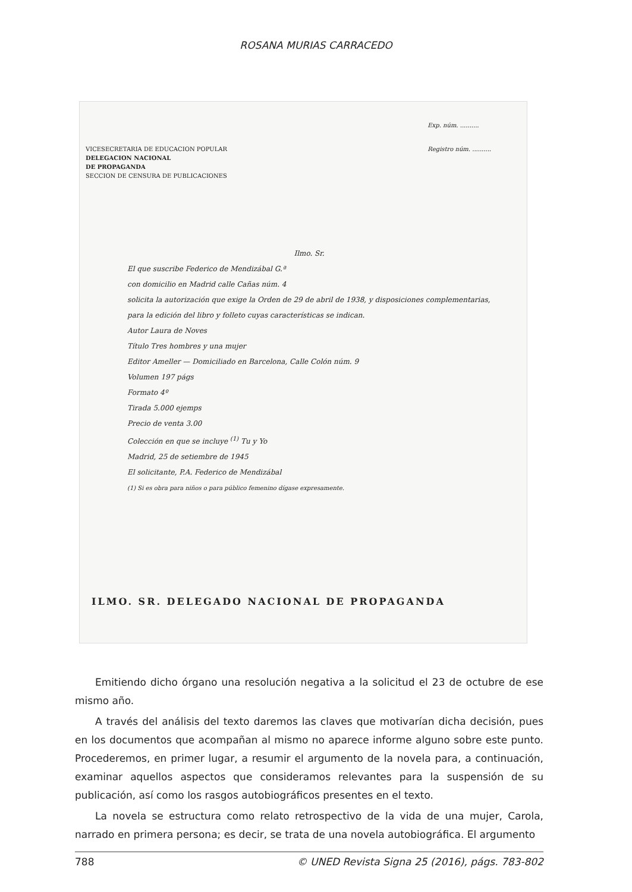ROSANA MURIAS CARRACEDO
VICESECRETARIA DE EDUCACION POPULAR
DELEGACION NACIONAL
DE PROPAGANDA
SECCION DE CENSURA DE PUBLICACIONES
Exp. núm. ..........
Registro núm. ..........
Ilmo. Sr.
El que suscribe Federico de Mendizábal G.ª
con domicilio en Madrid calle Cañas núm. 4
solicita la autorización que exige la Orden de 29 de abril de 1938, y disposiciones complementarias, para la edición del libro y folleto cuyas características se indican.
Autor Laura de Noves
Título Tres hombres y una mujer
Editor Ameller — Domiciliado en Barcelona, Calle Colón núm. 9
Volumen 197 págs
Formato 4º
Tirada 5.000 ejemps
Precio de venta 3.00
Colección en que se incluye <sup>(1)</sup> Tu y Yo
Madrid, 25 de setiembre de 1945
El solicitante, P.A. Federico de Mendizábal
(1) Si es obra para niños o para público femenino dígase expresamente.
ILMO. SR. DELEGADO NACIONAL DE PROPAGANDA
Emitiendo dicho órgano una resolución negativa a la solicitud el 23 de octubre de ese mismo año.
A través del análisis del texto daremos las claves que motivarían dicha decisión, pues en los documentos que acompañan al mismo no aparece informe alguno sobre este punto. Procederemos, en primer lugar, a resumir el argumento de la novela para, a continuación, examinar aquellos aspectos que consideramos relevantes para la suspensión de su publicación, así como los rasgos autobiográficos presentes en el texto.
La novela se estructura como relato retrospectivo de la vida de una mujer, Carola, narrado en primera persona; es decir, se trata de una novela autobiográfica. El argumento
788 © UNED Revista Signa 25 (2016), págs. 783-802